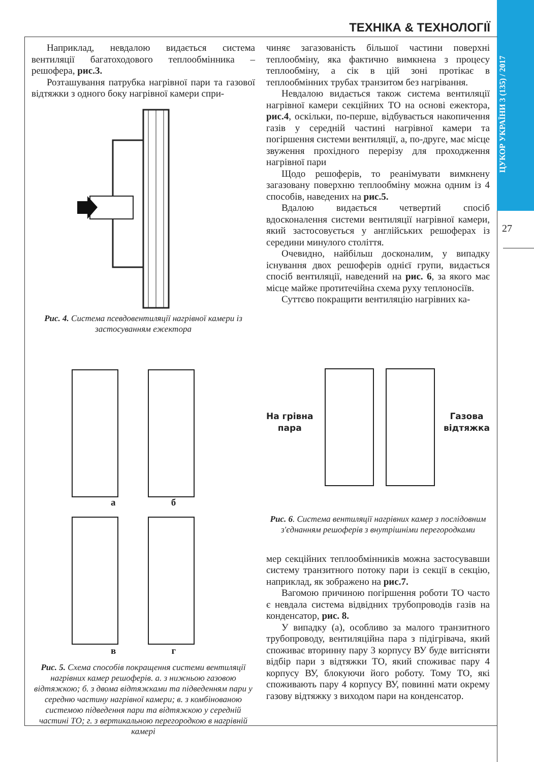ЦУКОР УКРАЇНИ 3 (135) / 2017
ТЕХНІКА & ТЕХНОЛОГІЇ
27
Наприклад, невдалою видається система вентиляції багатоходового теплообмінника – решофера, рис.3.
Розташування патрубка нагрівної пари та газової відтяжки з одного боку нагрівної камери спри-
Рис. 4. Система псевдовентиляції нагрівної камери із застосуванням ежектора
а б
в г
Рис. 5. Схема способів покращення системи вентиляції нагрівних камер решоферів. а. з нижньою газовою відтяжкою; б. з двома відтяжками та підведенням пари у середню частину нагрівної камери; в. з комбінованою системою підведення пари та відтяжкою у середній частині ТО; г. з вертикальною перегородкою в нагрівній камері
чиняє загазованість більшої частини поверхні теплообміну, яка фактично вимкнена з процесу теплообміну, а сік в цій зоні протікає в теплообмінних трубах транзитом без нагрівання.
Невдалою видається також система вентиляції нагрівної камери секційних ТО на основі ежектора, рис.4, оскільки, по-перше, відбувається накопичення газів у середній частині нагрівної камери та погіршення системи вентиляції, а, по-друге, має місце звуження прохідного перерізу для проходження нагрівної пари
Щодо решоферів, то реанімувати вимкнену загазовану поверхню теплообміну можна одним із 4 способів, наведених на рис.5.
Вдалою видається четвертий спосіб вдосконалення системи вентиляції нагрівної камери, який застосовується у англійських решоферах із середини минулого століття.
Очевидно, найбільш досконалим, у випадку існування двох решоферів однієї групи, видається спосіб вентиляції, наведений на рис. 6, за якого має місце майже протитечійна схема руху теплоносіїв.
Суттєво покращити вентиляцію нагрівних ка-
На грівна
пара
Газова
відтяжка
Рис. 6. Система вентиляції нагрівних камер з послідовним з'єднанням решоферів з внутрішніми перегородками
мер секційних теплообмінників можна застосувавши систему транзитного потоку пари із секції в секцію, наприклад, як зображено на рис.7.
Вагомою причиною погіршення роботи ТО часто є невдала система відвідних трубопроводів газів на конденсатор, рис. 8.
У випадку (а), особливо за малого транзитного трубопроводу, вентиляційна пара з підігрівача, який споживає вторинну пару 3 корпусу ВУ буде витісняти відбір пари з відтяжки ТО, який споживає пару 4 корпусу ВУ, блокуючи його роботу. Тому ТО, які споживають пару 4 корпусу ВУ, повинні мати окрему газову відтяжку з виходом пари на конденсатор.